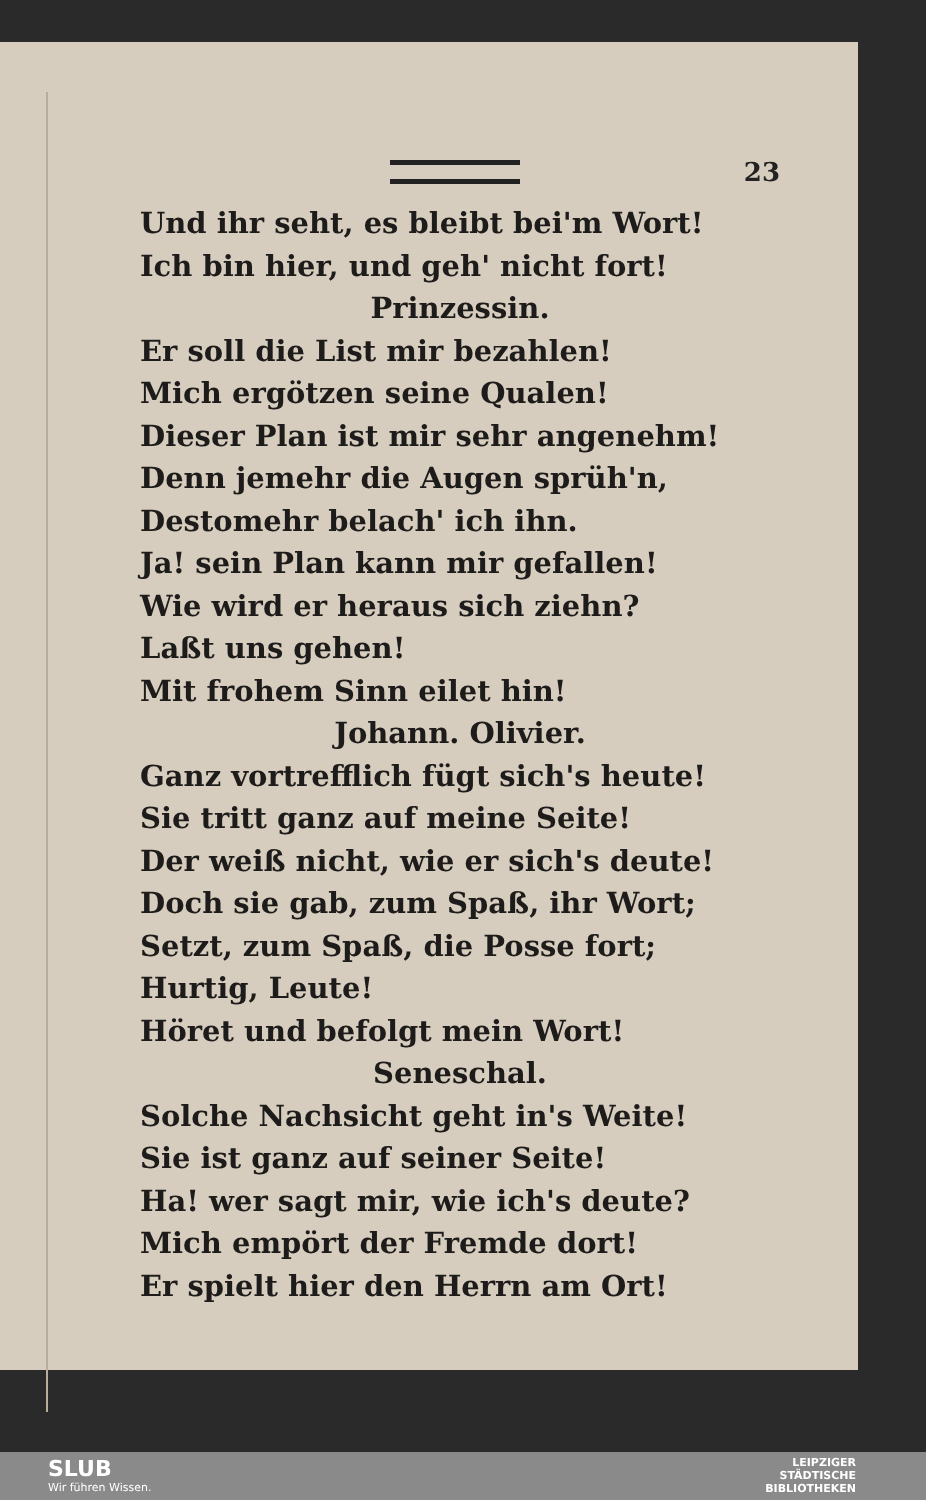23
Und ihr seht, es bleibt bei'm Wort!
Ich bin hier, und geh' nicht fort!
Prinzessin.
Er soll die List mir bezahlen!
Mich ergötzen seine Qualen!
Dieser Plan ist mir sehr angenehm!
Denn jemehr die Augen sprüh'n,
Destomehr belach' ich ihn.
Ja! sein Plan kann mir gefallen!
Wie wird er heraus sich ziehn?
Laßt uns gehen!
Mit frohem Sinn eilet hin!
Johann. Olivier.
Ganz vortrefflich fügt sich's heute!
Sie tritt ganz auf meine Seite!
Der weiß nicht, wie er sich's deute!
Doch sie gab, zum Spaß, ihr Wort;
Setzt, zum Spaß, die Posse fort;
Hurtig, Leute!
Höret und befolgt mein Wort!
Seneschal.
Solche Nachsicht geht in's Weite!
Sie ist ganz auf seiner Seite!
Ha! wer sagt mir, wie ich's deute?
Mich empört der Fremde dort!
Er spielt hier den Herrn am Ort!
SLUB
Wir führen Wissen.
LEIPZIGER
STÄDTISCHE
BIBLIOTHEKEN